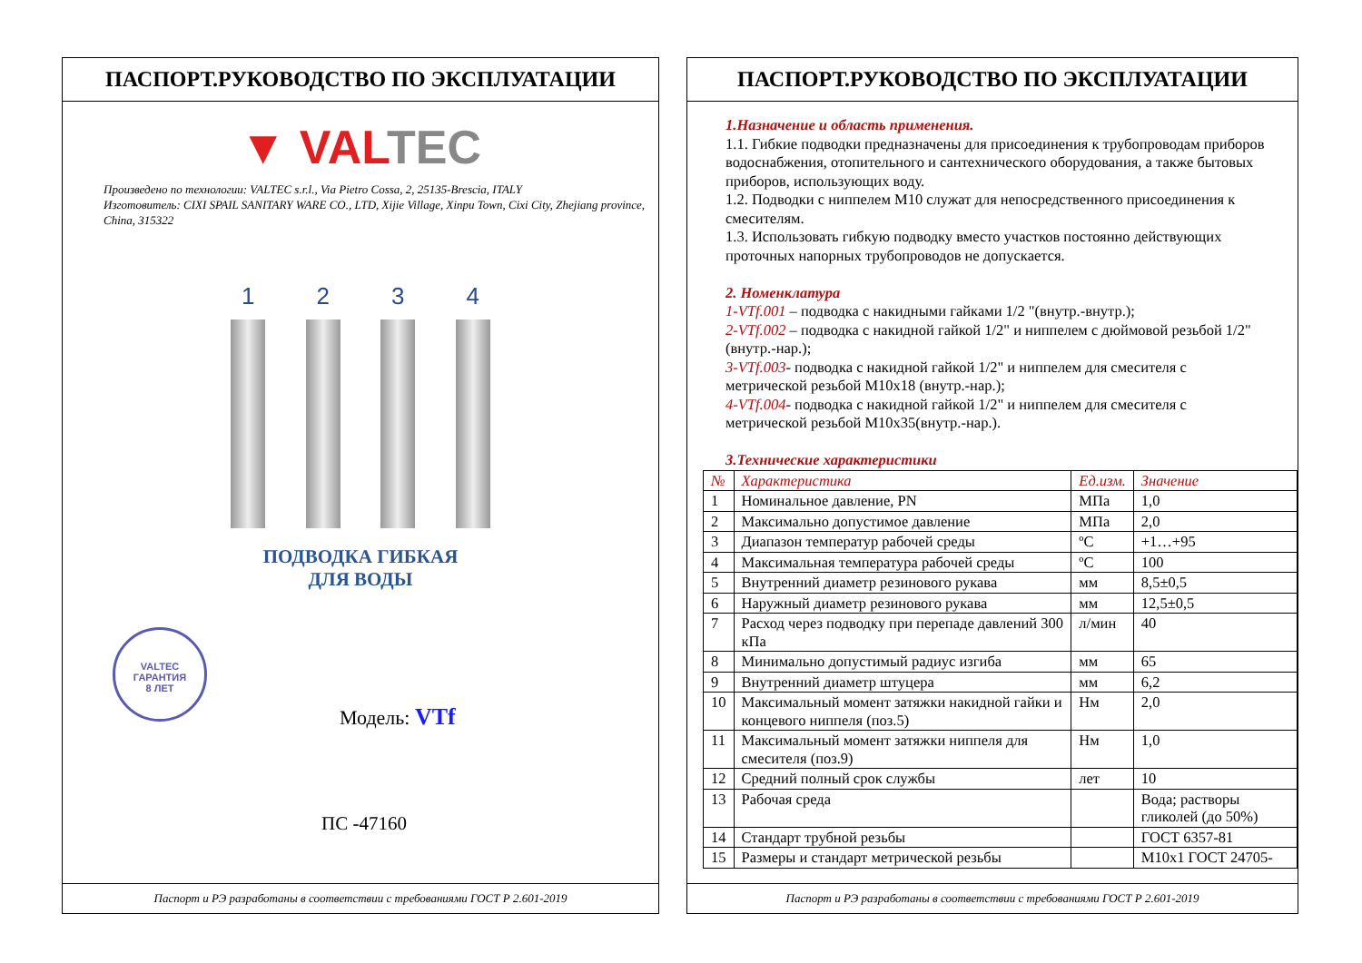ПАСПОРТ.РУКОВОДСТВО ПО ЭКСПЛУАТАЦИИ
▼ VAL TEC
Произведено по технологии: VALTEC s.r.l., Via Pietro Cossa, 2, 25135-Brescia, ITALY
Изготовитель: CIXI SPAIL SANITARY WARE CO., LTD, Xijie Village, Xinpu Town, Cixi City, Zhejiang province, China, 315322
1 2 3 4
ПОДВОДКА ГИБКАЯ
ДЛЯ ВОДЫ
VALTEC
ГАРАНТИЯ
8 ЛЕТ
Модель: VTf
ПС -47160
Паспорт и РЭ разработаны в соответствии с требованиями ГОСТ Р 2.601-2019
ПАСПОРТ.РУКОВОДСТВО ПО ЭКСПЛУАТАЦИИ
1.Назначение и область применения.
1.1. Гибкие подводки предназначены для присоединения к трубопроводам приборов водоснабжения, отопительного и сантехнического оборудования, а также бытовых приборов, использующих воду.
1.2. Подводки с ниппелем М10 служат для непосредственного присоединения к смесителям.
1.3. Использовать гибкую подводку вместо участков постоянно действующих проточных напорных трубопроводов не допускается.
2. Номенклатура
1-VTf.001 – подводка с накидными гайками 1/2 "(внутр.-внутр.);
2-VTf.002 – подводка с накидной гайкой 1/2" и ниппелем с дюймовой резьбой 1/2" (внутр.-нар.);
3-VTf.003- подводка с накидной гайкой 1/2" и ниппелем для смесителя с метрической резьбой М10х18 (внутр.-нар.);
4-VTf.004- подводка с накидной гайкой 1/2" и ниппелем для смесителя с метрической резьбой М10х35(внутр.-нар.).
3.Технические характеристики
| № | Характеристика | Ед.изм. | Значение |
| --- | --- | --- | --- |
| 1 | Номинальное давление, PN | МПа | 1,0 |
| 2 | Максимально допустимое давление | МПа | 2,0 |
| 3 | Диапазон температур рабочей среды | ºC | +1…+95 |
| 4 | Максимальная температура рабочей среды | ºC | 100 |
| 5 | Внутренний диаметр резинового рукава | мм | 8,5±0,5 |
| 6 | Наружный диаметр резинового рукава | мм | 12,5±0,5 |
| 7 | Расход через подводку при перепаде давлений 300 кПа | л/мин | 40 |
| 8 | Минимально допустимый радиус изгиба | мм | 65 |
| 9 | Внутренний диаметр штуцера | мм | 6,2 |
| 10 | Максимальный момент затяжки накидной гайки и концевого ниппеля (поз.5) | Нм | 2,0 |
| 11 | Максимальный момент затяжки ниппеля для смесителя (поз.9) | Нм | 1,0 |
| 12 | Средний полный срок службы | лет | 10 |
| 13 | Рабочая среда | | Вода; растворы гликолей (до 50%) |
| 14 | Стандарт трубной резьбы | | ГОСТ 6357-81 |
| 15 | Размеры и стандарт метрической резьбы | | М10х1 ГОСТ 24705- |
Паспорт и РЭ разработаны в соответствии с требованиями ГОСТ Р 2.601-2019